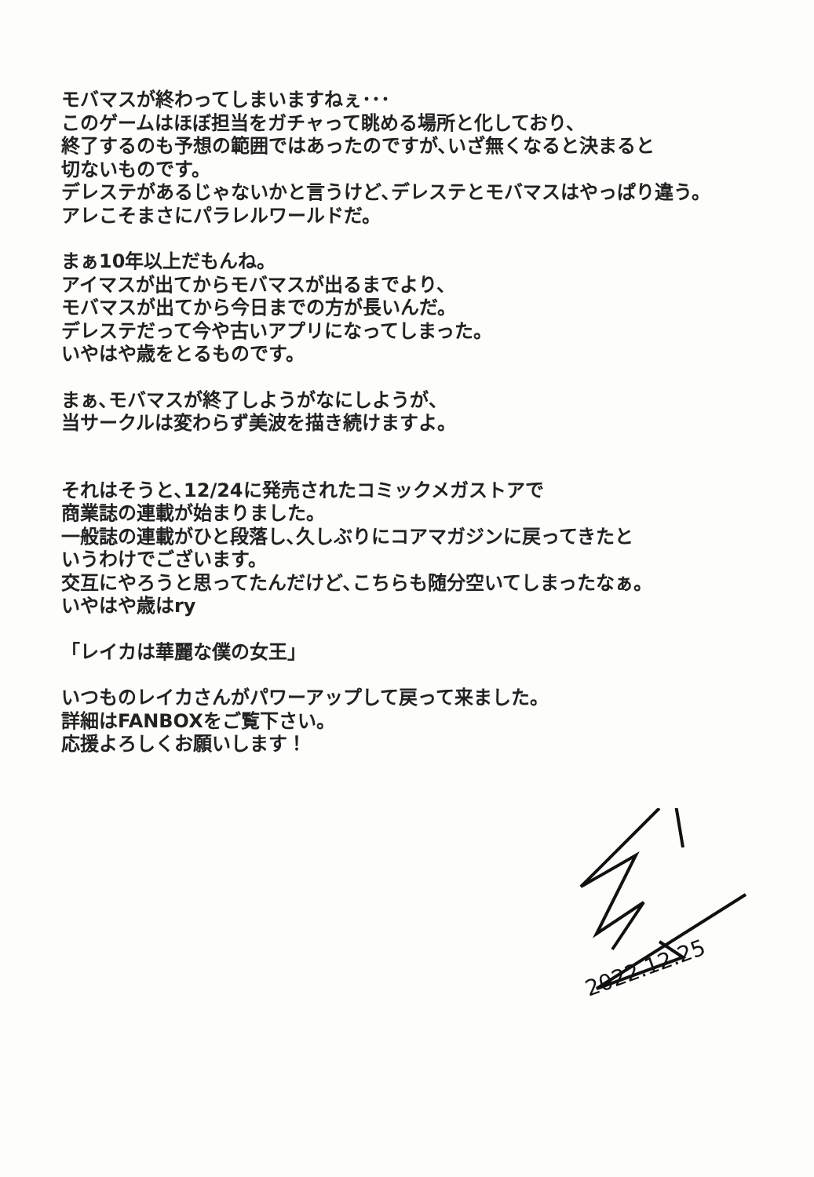モバマスが終わってしまいますねぇ･･･
このゲームはほぼ担当をガチャって眺める場所と化しており、
終了するのも予想の範囲ではあったのですが､いざ無くなると決まると
切ないものです。
デレステがあるじゃないかと言うけど､デレステとモバマスはやっぱり違う。
アレこそまさにパラレルワールドだ。
まぁ10年以上だもんね。
アイマスが出てからモバマスが出るまでより、
モバマスが出てから今日までの方が長いんだ。
デレステだって今や古いアプリになってしまった。
いやはや歳をとるものです。
まぁ､モバマスが終了しようがなにしようが、
当サークルは変わらず美波を描き続けますよ。
それはそうと､12/24に発売されたコミックメガストアで
商業誌の連載が始まりました。
一般誌の連載がひと段落し､久しぶりにコアマガジンに戻ってきたと
いうわけでございます。
交互にやろうと思ってたんだけど､こちらも随分空いてしまったなぁ。
いやはや歳はry
「レイカは華麗な僕の女王」
いつものレイカさんがパワーアップして戻って来ました。
詳細はFANBOXをご覧下さい。
応援よろしくお願いします！
2022.12.25